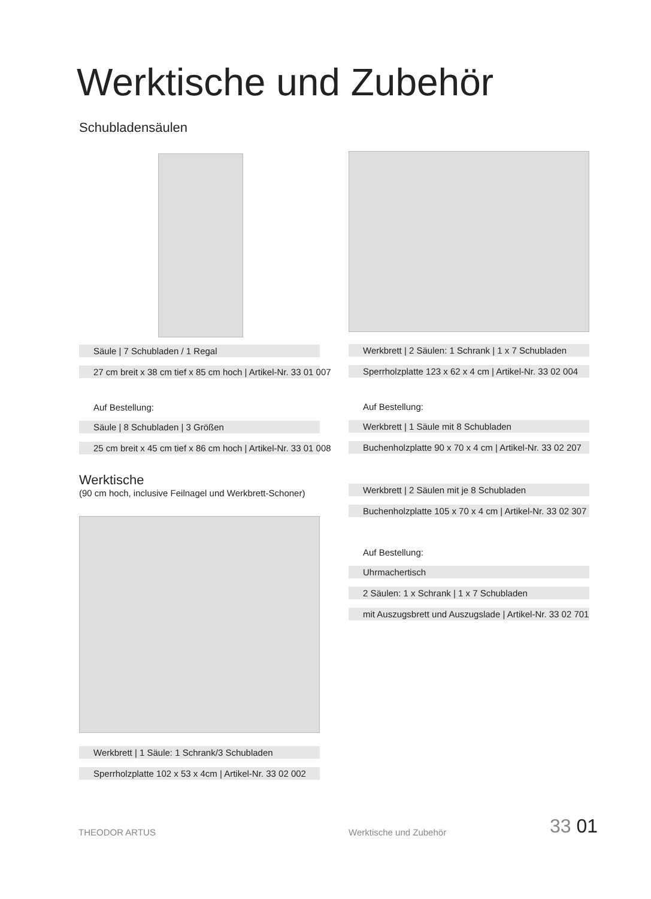Werktische und Zubehör
Schubladensäulen
Säule | 7 Schubladen / 1 Regal
27 cm breit x 38 cm tief x 85 cm hoch | Artikel-Nr. 33 01 007
Auf Bestellung:
Säule | 8 Schubladen | 3 Größen
25 cm breit x 45 cm tief x 86 cm hoch | Artikel-Nr. 33 01 008
Werktische
(90 cm hoch, inclusive Feilnagel und Werkbrett-Schoner)
Werkbrett | 1 Säule: 1 Schrank/3 Schubladen
Sperrholzplatte 102 x 53 x 4cm | Artikel-Nr. 33 02 002
Werkbrett | 2 Säulen: 1 Schrank | 1 x 7 Schubladen
Sperrholzplatte 123 x 62 x 4 cm | Artikel-Nr. 33 02 004
Auf Bestellung:
Werkbrett | 1 Säule mit 8 Schubladen
Buchenholzplatte 90 x 70 x 4 cm | Artikel-Nr. 33 02 207
Werkbrett | 2 Säulen mit je 8 Schubladen
Buchenholzplatte 105 x 70 x 4 cm | Artikel-Nr. 33 02 307
Auf Bestellung:
Uhrmachertisch
2 Säulen: 1 x Schrank | 1 x 7 Schubladen
mit Auszugsbrett und Auszugslade | Artikel-Nr. 33 02 701
THEODOR ARTUS Werktische und Zubehör 33 01